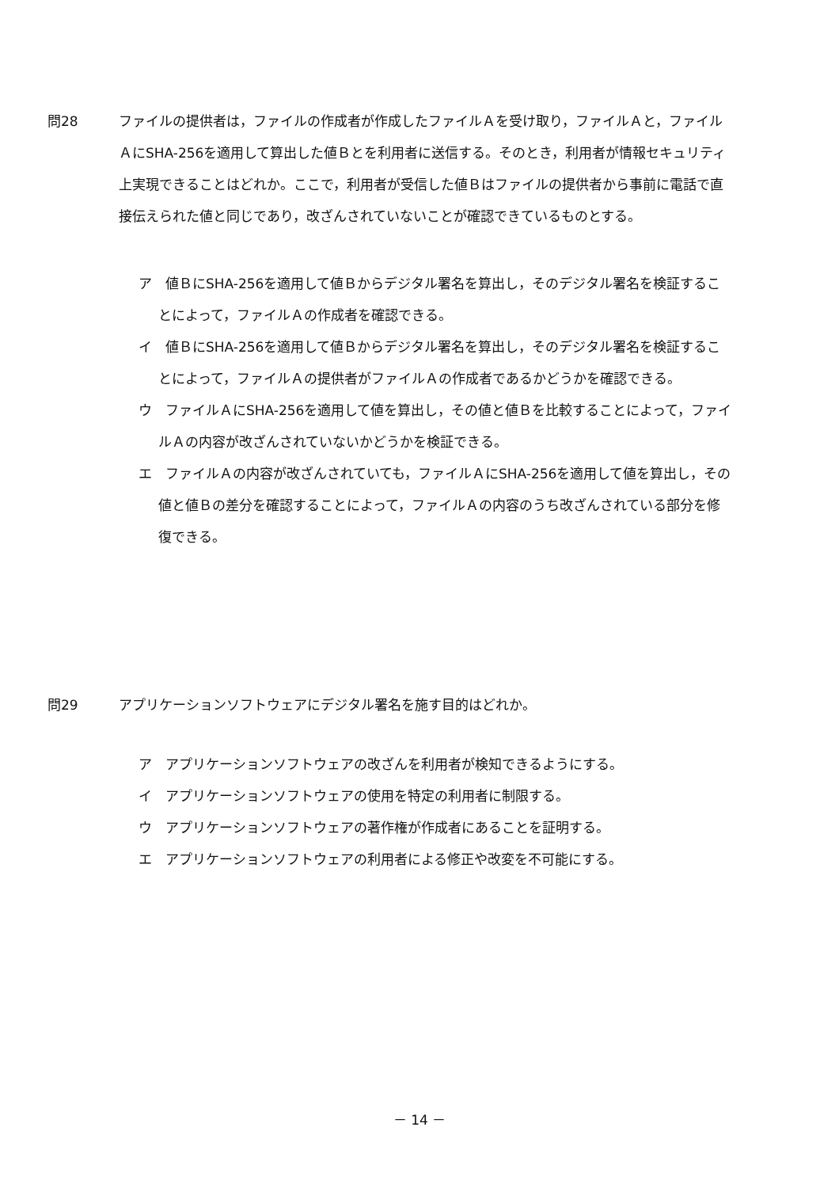問28 ファイルの提供者は，ファイルの作成者が作成したファイルＡを受け取り，ファイルＡと，ファイルＡにSHA-256を適用して算出した値Ｂとを利用者に送信する。そのとき，利用者が情報セキュリティ上実現できることはどれか。ここで，利用者が受信した値Ｂはファイルの提供者から事前に電話で直接伝えられた値と同じであり，改ざんされていないことが確認できているものとする。
ア　値ＢにSHA-256を適用して値Ｂからデジタル署名を算出し，そのデジタル署名を検証することによって，ファイルＡの作成者を確認できる。
イ　値ＢにSHA-256を適用して値Ｂからデジタル署名を算出し，そのデジタル署名を検証することによって，ファイルＡの提供者がファイルＡの作成者であるかどうかを確認できる。
ウ　ファイルＡにSHA-256を適用して値を算出し，その値と値Ｂを比較することによって，ファイルＡの内容が改ざんされていないかどうかを検証できる。
エ　ファイルＡの内容が改ざんされていても，ファイルＡにSHA-256を適用して値を算出し，その値と値Ｂの差分を確認することによって，ファイルＡの内容のうち改ざんされている部分を修復できる。
問29 アプリケーションソフトウェアにデジタル署名を施す目的はどれか。
ア　アプリケーションソフトウェアの改ざんを利用者が検知できるようにする。
イ　アプリケーションソフトウェアの使用を特定の利用者に制限する。
ウ　アプリケーションソフトウェアの著作権が作成者にあることを証明する。
エ　アプリケーションソフトウェアの利用者による修正や改変を不可能にする。
－ 14 －